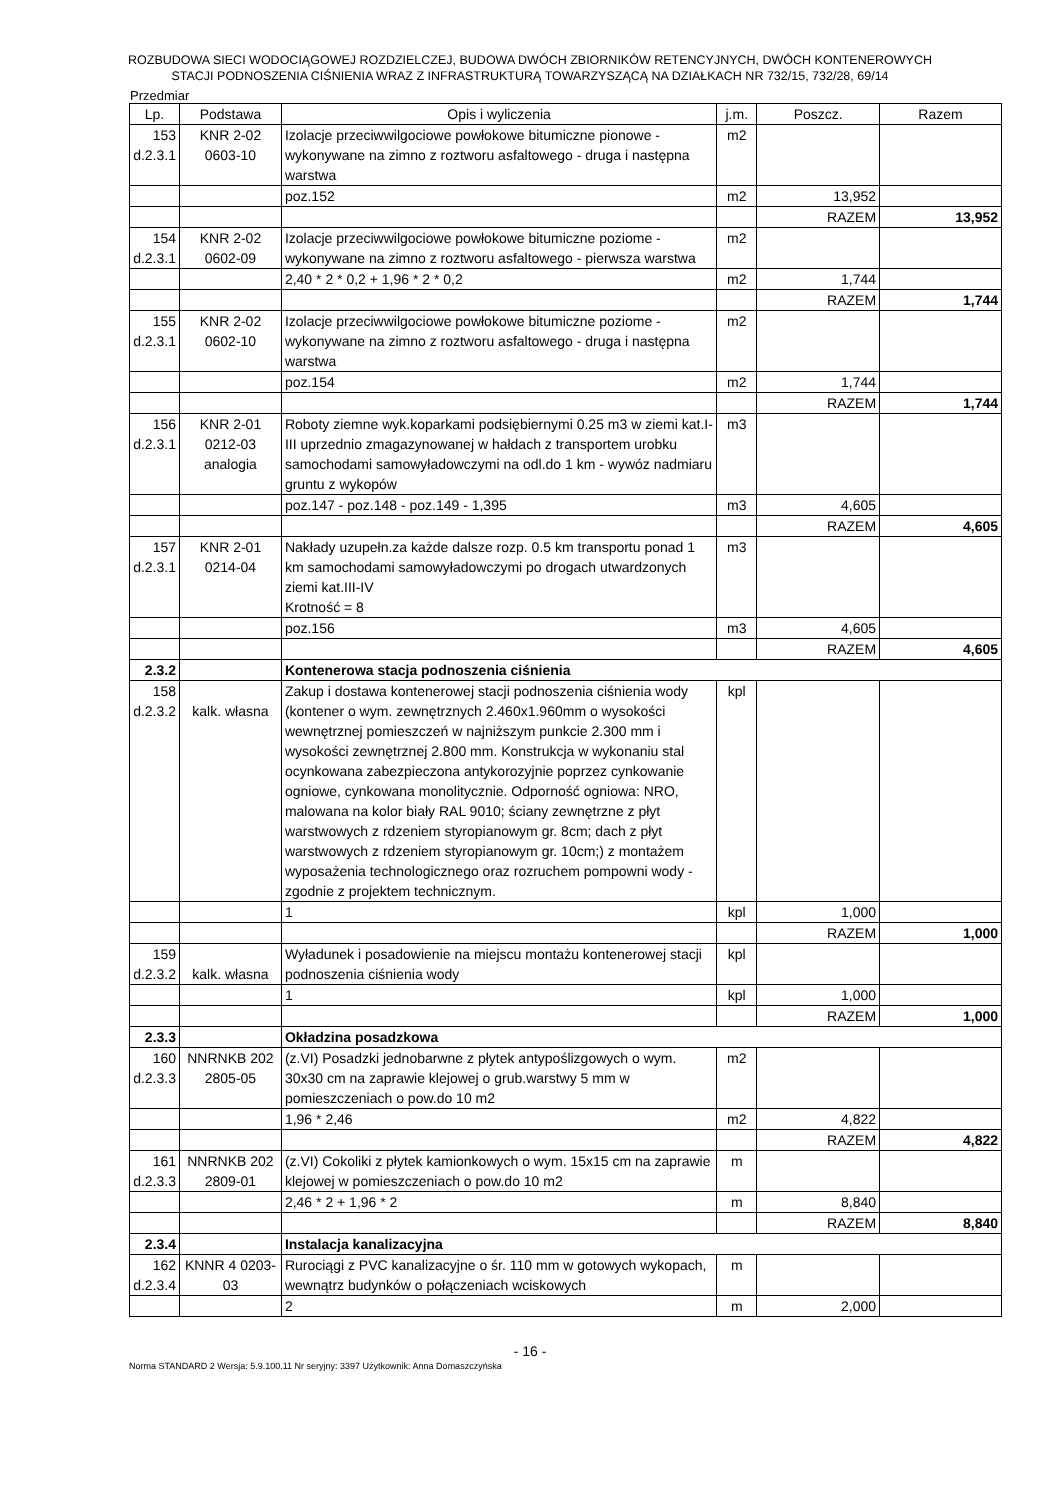ROZBUDOWA SIECI WODOCIĄGOWEJ ROZDZIELCZEJ, BUDOWA DWÓCH ZBIORNIKÓW RETENCYJNYCH, DWÓCH KONTENEROWYCH
STACJI PODNOSZENIA CIŚNIENIA WRAZ Z INFRASTRUKTURĄ TOWARZYSZĄCĄ NA DZIAŁKACH NR 732/15, 732/28, 69/14
Przedmiar
| Lp. | Podstawa | Opis i wyliczenia | j.m. | Poszcz. | Razem |
| --- | --- | --- | --- | --- | --- |
| 153 d.2.3.1 | KNR 2-02 0603-10 | Izolacje przeciwwilgociowe powłokowe bitumiczne pionowe - wykonywane na zimno z roztworu asfaltowego - druga i następna warstwa | m2 | | |
| | | poz.152 | m2 | 13,952 | |
| | | | | RAZEM | 13,952 |
| 154 d.2.3.1 | KNR 2-02 0602-09 | Izolacje przeciwwilgociowe powłokowe bitumiczne poziome - wykonywane na zimno z roztworu asfaltowego - pierwsza warstwa | m2 | | |
| | | 2,40 * 2 * 0,2 + 1,96 * 2 * 0,2 | m2 | 1,744 | |
| | | | | RAZEM | 1,744 |
| 155 d.2.3.1 | KNR 2-02 0602-10 | Izolacje przeciwwilgociowe powłokowe bitumiczne poziome - wykonywane na zimno z roztworu asfaltowego - druga i następna warstwa | m2 | | |
| | | poz.154 | m2 | 1,744 | |
| | | | | RAZEM | 1,744 |
| 156 d.2.3.1 | KNR 2-01 0212-03 analogia | Roboty ziemne wyk.koparkami podsiębiernymi 0.25 m3 w ziemi kat.I-III uprzednio zmagazynowanej w hałdach z transportem urobku samochodami samowyładowczymi na odl.do 1 km - wywóz nadmiaru gruntu z wykopów | m3 | | |
| | | poz.147 - poz.148 - poz.149 - 1,395 | m3 | 4,605 | |
| | | | | RAZEM | 4,605 |
| 157 d.2.3.1 | KNR 2-01 0214-04 | Nakłady uzupełn.za każde dalsze rozp. 0.5 km transportu ponad 1 km samochodami samowyładowczymi po drogach utwardzonych ziemi kat.III-IV Krotność = 8 | m3 | | |
| | | poz.156 | m3 | 4,605 | |
| | | | | RAZEM | 4,605 |
| 2.3.2 | | Kontenerowa stacja podnoszenia ciśnienia | | | |
| 158 d.2.3.2 | kalk. własna | Zakup i dostawa kontenerowej stacji podnoszenia ciśnienia wody (kontener o wym. zewnętrznych 2.460x1.960mm o wysokości wewnętrznej pomieszczeń w najniższym punkcie 2.300 mm i wysokości zewnętrznej 2.800 mm. Konstrukcja w wykonaniu stal ocynkowana zabezpieczona antykorozyjnie poprzez cynkowanie ogniowe, cynkowana monolitycznie. Odporność ogniowa: NRO, malowana na kolor biały RAL 9010; ściany zewnętrzne z płyt warstwowych z rdzeniem styropianowym gr. 8cm; dach z płyt warstwowych z rdzeniem styropianowym gr. 10cm;) z montażem wyposażenia technologicznego oraz rozruchem pompowni wody - zgodnie z projektem technicznym. | kpl | | |
| | | 1 | kpl | 1,000 | |
| | | | | RAZEM | 1,000 |
| 159 d.2.3.2 | kalk. własna | Wyładunek i posadowienie na miejscu montażu kontenerowej stacji podnoszenia ciśnienia wody | kpl | | |
| | | 1 | kpl | 1,000 | |
| | | | | RAZEM | 1,000 |
| 2.3.3 | | Okładzina posadzkowa | | | |
| 160 d.2.3.3 | NNRNKB 202 2805-05 | (z.VI) Posadzki jednobarwne z płytek antypoślizgowych o wym. 30x30 cm na zaprawie klejowej o grub.warstwy 5 mm w pomieszczeniach o pow.do 10 m2 | m2 | | |
| | | 1,96 * 2,46 | m2 | 4,822 | |
| | | | | RAZEM | 4,822 |
| 161 d.2.3.3 | NNRNKB 202 2809-01 | (z.VI) Cokoliki z płytek kamionkowych o wym. 15x15 cm na zaprawie klejowej w pomieszczeniach o pow.do 10 m2 | m | | |
| | | 2,46 * 2 + 1,96 * 2 | m | 8,840 | |
| | | | | RAZEM | 8,840 |
| 2.3.4 | | Instalacja kanalizacyjna | | | |
| 162 d.2.3.4 | KNNR 4 0203- 03 | Rurociągi z PVC kanalizacyjne o śr. 110 mm w gotowych wykopach, wewnątrz budynków o połączeniach wciskowych | m | | |
| | | 2 | m | 2,000 | |
- 16 -
Norma STANDARD 2 Wersja: 5.9.100.11 Nr seryjny: 3397 Użytkownik: Anna Domaszczyńska